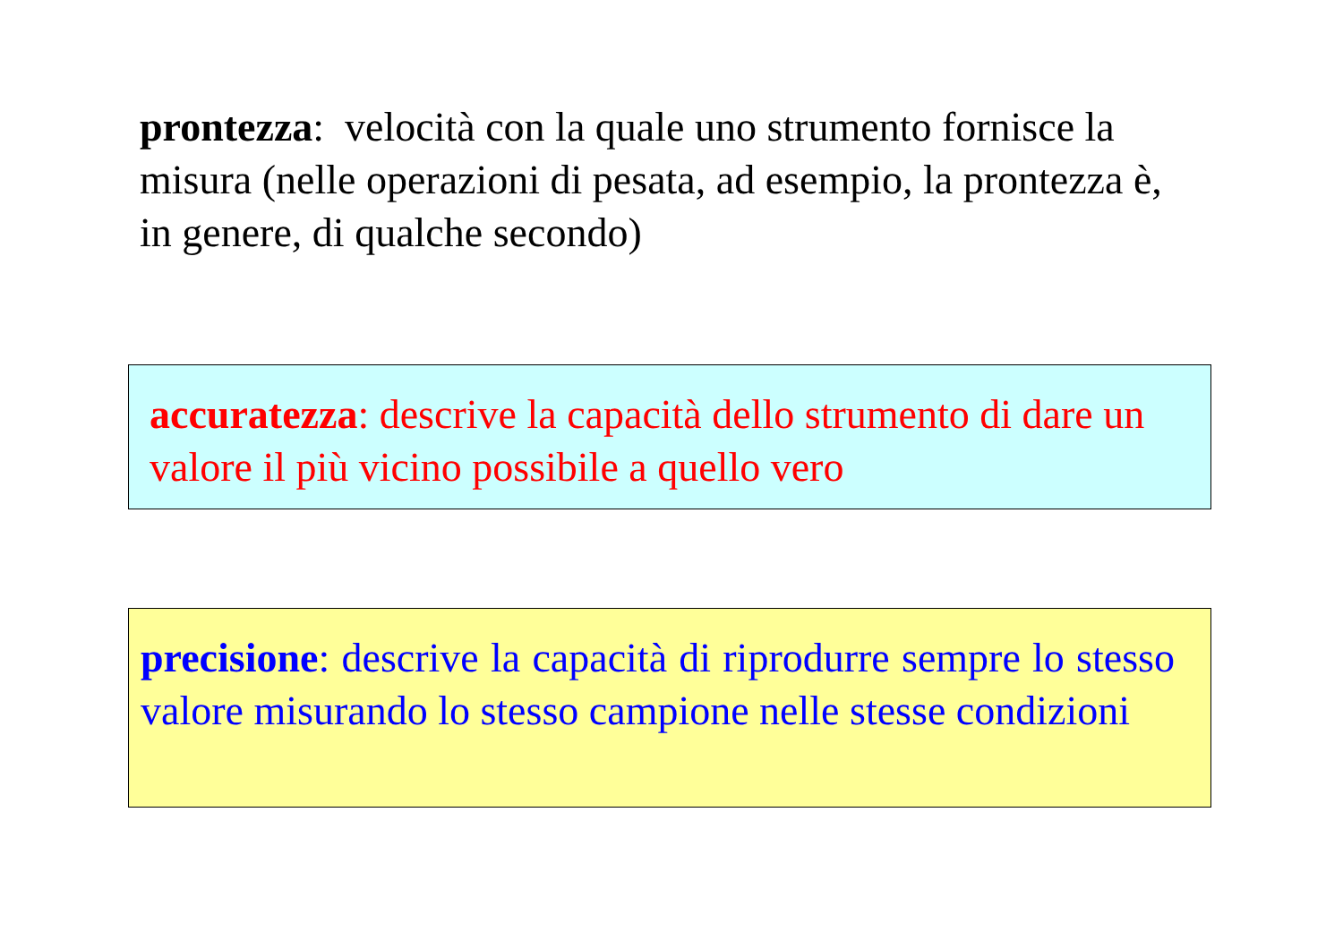prontezza: velocità con la quale uno strumento fornisce la misura (nelle operazioni di pesata, ad esempio, la prontezza è, in genere, di qualche secondo)
accuratezza: descrive la capacità dello strumento di dare un valore il più vicino possibile a quello vero
precisione: descrive la capacità di riprodurre sempre lo stesso valore misurando lo stesso campione nelle stesse condizioni